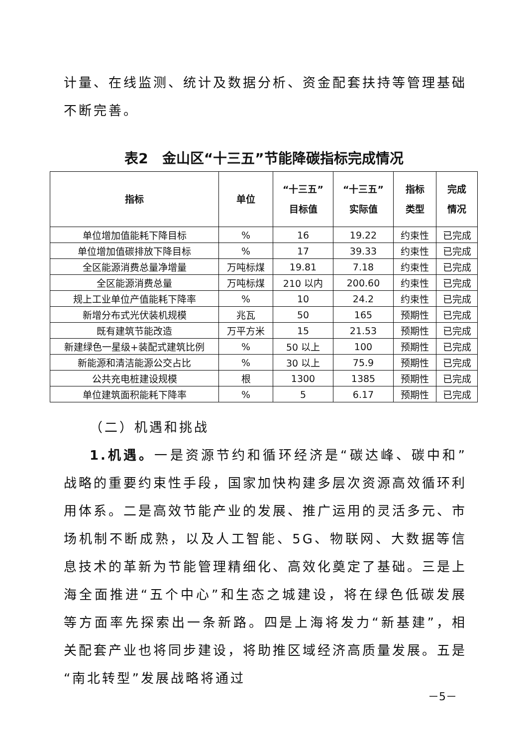计量、在线监测、统计及数据分析、资金配套扶持等管理基础不断完善。
表2　金山区“十三五”节能降碳指标完成情况
| 指标 | 单位 | “十三五” 目标值 | “十三五” 实际值 | 指标 类型 | 完成 情况 |
| --- | --- | --- | --- | --- | --- |
| 单位增加值能耗下降目标 | % | 16 | 19.22 | 约束性 | 已完成 |
| 单位增加值碳排放下降目标 | % | 17 | 39.33 | 约束性 | 已完成 |
| 全区能源消费总量净增量 | 万吨标煤 | 19.81 | 7.18 | 约束性 | 已完成 |
| 全区能源消费总量 | 万吨标煤 | 210 以内 | 200.60 | 约束性 | 已完成 |
| 规上工业单位产值能耗下降率 | % | 10 | 24.2 | 约束性 | 已完成 |
| 新增分布式光伏装机规模 | 兆瓦 | 50 | 165 | 预期性 | 已完成 |
| 既有建筑节能改造 | 万平方米 | 15 | 21.53 | 预期性 | 已完成 |
| 新建绿色一星级+装配式建筑比例 | % | 50 以上 | 100 | 预期性 | 已完成 |
| 新能源和清洁能源公交占比 | % | 30 以上 | 75.9 | 预期性 | 已完成 |
| 公共充电桩建设规模 | 根 | 1300 | 1385 | 预期性 | 已完成 |
| 单位建筑面积能耗下降率 | % | 5 | 6.17 | 预期性 | 已完成 |
（二）机遇和挑战
1.机遇。一是资源节约和循环经济是“碳达峰、碳中和”战略的重要约束性手段，国家加快构建多层次资源高效循环利用体系。二是高效节能产业的发展、推广运用的灵活多元、市场机制不断成熟，以及人工智能、5G、物联网、大数据等信息技术的革新为节能管理精细化、高效化奠定了基础。三是上海全面推进“五个中心”和生态之城建设，将在绿色低碳发展等方面率先探索出一条新路。四是上海将发力“新基建”，相关配套产业也将同步建设，将助推区域经济高质量发展。五是“南北转型”发展战略将通过
－5－